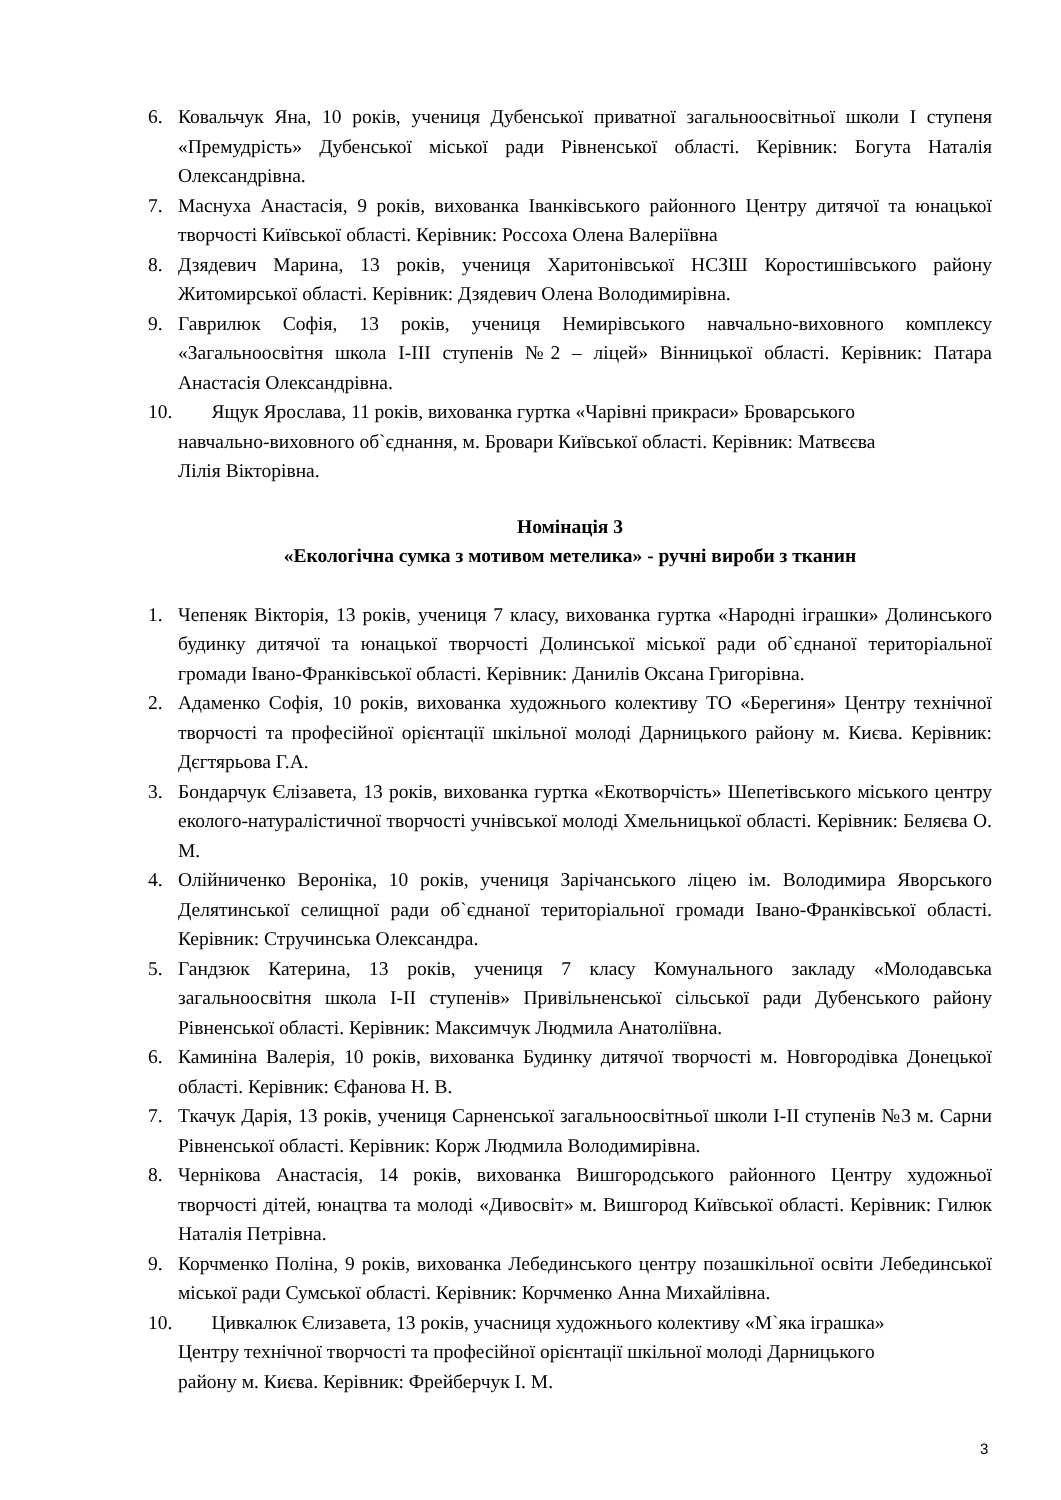6. Ковальчук Яна, 10 років, учениця Дубенської приватної загальноосвітньої школи І ступеня «Премудрість» Дубенської міської ради Рівненської області. Керівник: Богута Наталія Олександрівна.
7. Маснуха Анастасія, 9 років, вихованка Іванківського районного Центру дитячої та юнацької творчості Київської області. Керівник: Россоха Олена Валеріївна
8. Дзядевич Марина, 13 років, учениця Харитонівської НСЗШ Коростишівського району Житомирської області. Керівник: Дзядевич Олена Володимирівна.
9. Гаврилюк Софія, 13 років, учениця Немирівського навчально-виховного комплексу «Загальноосвітня школа І-ІІІ ступенів №2 – ліцей» Вінницької області. Керівник: Патара Анастасія Олександрівна.
10. Ящук Ярослава, 11 років, вихованка гуртка «Чарівні прикраси» Броварського
навчально-виховного об`єднання, м. Бровари Київської області. Керівник: Матвєєва
Лілія Вікторівна.
Номінація 3
«Екологічна сумка з мотивом метелика» - ручні вироби з тканин
1. Чепеняк Вікторія, 13 років, учениця 7 класу, вихованка гуртка «Народні іграшки» Долинського будинку дитячої та юнацької творчості Долинської міської ради об`єднаної територіальної громади Івано-Франківської області. Керівник: Данилів Оксана Григорівна.
2. Адаменко Софія, 10 років, вихованка художнього колективу ТО «Берегиня» Центру технічної творчості та професійної орієнтації шкільної молоді Дарницького району м. Києва. Керівник: Дєгтярьова Г.А.
3. Бондарчук Єлізавета, 13 років, вихованка гуртка «Екотворчість» Шепетівського міського центру еколого-натуралістичної творчості учнівської молоді Хмельницької області. Керівник: Беляєва О. М.
4. Олійниченко Вероніка, 10 років, учениця Зарічанського ліцею ім. Володимира Яворського Делятинської селищної ради об`єднаної територіальної громади Івано-Франківської області. Керівник: Стручинська Олександра.
5. Гандзюк Катерина, 13 років, учениця 7 класу Комунального закладу «Молодавська загальноосвітня школа І-ІІ ступенів» Привільненської сільської ради Дубенського району Рівненської області. Керівник: Максимчук Людмила Анатоліївна.
6. Каминіна Валерія, 10 років, вихованка Будинку дитячої творчості м. Новгородівка Донецької області. Керівник: Єфанова Н. В.
7. Ткачук Дарія, 13 років, учениця Сарненської загальноосвітньої школи І-ІІ ступенів №3 м. Сарни Рівненської області. Керівник: Корж Людмила Володимирівна.
8. Чернікова Анастасія, 14 років, вихованка Вишгородського районного Центру художньої творчості дітей, юнацтва та молоді «Дивосвіт» м. Вишгород Київської області. Керівник: Гилюк Наталія Петрівна.
9. Корчменко Поліна, 9 років, вихованка Лебединського центру позашкільної освіти Лебединської міської ради Сумської області. Керівник: Корчменко Анна Михайлівна.
10. Цивкалюк Єлизавета, 13 років, учасниця художнього колективу «М`яка іграшка»
Центру технічної творчості та професійної орієнтації шкільної молоді Дарницького
району м. Києва. Керівник: Фрейберчук І. М.
3